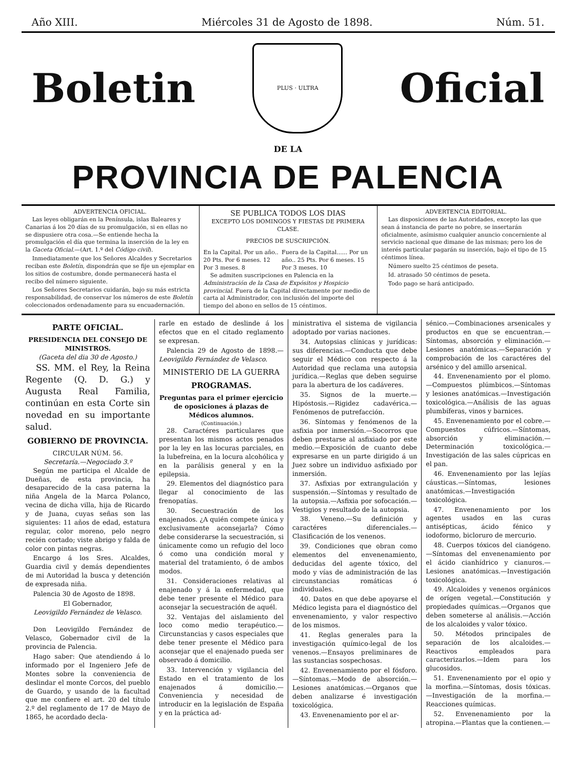Año XIII. Miércoles 31 de Agosto de 1898. Núm. 51.
Boletin
PLUS · ULTRA
Oficial
DE LA
PROVINCIA DE PALENCIA
ADVERTENCIA OFICIAL.
Las leyes obligarán en la Península, islas Baleares y Canarias á los 20 días de su promulgación, si en ellas no se dispusiere otra cosa.—Se entiende hecha la promulgación el día que termina la inserción de la ley en la Gaceta Oficial.—(Art. 1.º del Código civil).
Inmediatamente que los Señores Alcaldes y Secretarios reciban este Boletín, dispondrán que se fije un ejemplar en los sitios de costumbre, donde permanecerá hasta el recibo del número siguiente.
Los Señores Secretarios cuidarán, bajo su más estricta responsabilidad, de conservar los números de este Boletín coleccionados ordenadamente para su encuadernación.
SE PUBLICA TODOS LOS DIAS
EXCEPTO LOS DOMINGOS Y FIESTAS DE PRIMERA CLASE.
PRECIOS DE SUSCRIPCIÓN.
En la Capital. Por un año.. 20 Pts. Por 6 meses. 12 Por 3 meses. 8 Fuera de la Capital...... Por un año.. 25 Pts. Por 6 meses. 15 Por 3 meses. 10
Se admiten suscripciones en Palencia en la Administración de la Casa de Expósitos y Hospicio provincial. Fuera de la Capital directamente por medio de carta al Administrador, con inclusión del importe del tiempo del abono en sellos de 15 céntimos.
ADVERTENCIA EDITORIAL.
Las disposiciones de las Autoridades, excepto las que sean á instancia de parte no pobre, se insertarán oficialmente, asímismo cualquier anuncio concerniente al servicio nacional que dimane de las mismas; pero los de interés particular pagarán su inserción, bajo el tipo de 15 céntimos línea.
Número suelto 25 céntimos de peseta.
Id. atrasado 50 céntimos de peseta.
Todo pago se hará anticipado.
PARTE OFICIAL.
PRESIDENCIA DEL CONSEJO DE MINISTROS.
(Gaceta del dia 30 de Agosto.)
SS. MM. el Rey, la Reina Regente (Q. D. G.) y Augusta Real Familia, continúan en esta Corte sin novedad en su importante salud.
GOBIERNO DE PROVINCIA.
CIRCULAR NÚM. 56.
Secretaría.—Negociado 3.º
Según me participa el Alcalde de Dueñas, de esta provincia, ha desaparecido de la casa paterna la niña Angela de la Marca Polanco, vecina de dicha villa, hija de Ricardo y de Juana, cuyas señas son las siguientes: 11 años de edad, estatura regular, color moreno, pelo negro recién cortado; viste abrigo y falda de color con pintas negras.
Encargo á los Sres. Alcaldes, Guardia civil y demás dependientes de mi Autoridad la busca y detención de expresada niña.
Palencia 30 de Agosto de 1898.
El Gobernador,
Leovigildo Fernández de Velasco.
Don Leovigildo Fernández de Velasco, Gobernador civil de la provincia de Palencia.
Hago saber: Que atendiendo á lo informado por el Ingeniero Jefe de Montes sobre la conveniencia de deslindar el monte Corcos, del pueblo de Guardo, y usando de la facultad que me confiere el art. 20 del título 2.º del reglamento de 17 de Mayo de 1865, he acordado decla-
rarle en estado de deslinde á los efectos que en el citado reglamento se expresan.
Palencia 29 de Agosto de 1898.—Leovigildo Fernández de Velasco.
MINISTERIO DE LA GUERRA
PROGRAMAS.
Preguntas para el primer ejercicio de oposiciones á plazas de Médicos alumnos.
(Continuación.)
28. Caractéres particulares que presentan los mismos actos penados por la ley en las locuras parciales, en la lubefreina, en la locura alcohólica y en la parálisis general y en la epilepsia.
29. Elementos del diagnóstico para llegar al conocimiento de las frenopatías.
30. Secuestración de los enajenados. ¿A quién compete única y exclusivamente aconsejarla? Cómo debe considerarse la secuestración, si únicamente como un refugio del loco ó como una condición moral y material del tratamiento, ó de ambos modos.
31. Consideraciones relativas al enajenado y á la enfermedad, que debe tener presente el Médico para aconsejar la secuestración de aquél.
32. Ventajas del aislamiento del loco como medio terapéutico.—Circunstancias y casos especiales que debe tener presente el Médico para aconsejar que el enajenado pueda ser observado á domicilio.
33. Intervención y vigilancia del Estado en el tratamiento de los enajenados á domicilio.—Conveniencia y necesidad de introducir en la legislación de España y en la práctica ad-
ministrativa el sistema de vigilancia adoptado por varias naciones.
34. Autopsias clínicas y jurídicas: sus diferencias.—Conducta que debe seguir el Médico con respecto á la Autoridad que reclama una autopsia jurídica.—Reglas que deben seguirse para la abertura de los cadáveres.
35. Signos de la muerte.—Hipóstosis.—Rigidez cadavérica.—Fenómenos de putrefacción.
36. Síntomas y fenómenos de la asfixia por inmersión.—Socorros que deben prestarse al asfixiado por este medio.—Exposición de cuanto debe expresarse en un parte dirigido á un Juez sobre un individuo asfixiado por inmersión.
37. Asfixias por extrangulación y suspensión.—Síntomas y resultado de la autopsia.—Asfixia por sofocación.—Vestigios y resultado de la autopsia.
38. Veneno.—Su definición y caractéres diferenciales.—Clasificación de los venenos.
39. Condiciones que obran como elementos del envenenamiento, deducidas del agente tóxico, del modo y vías de administración de las circunstancias romáticas ó individuales.
40. Datos en que debe apoyarse el Médico legista para el diagnóstico del envenenamiento, y valor respectivo de los mismos.
41. Reglas generales para la investigación químico-legal de los venenos.—Ensayos preliminares de las sustancias sospechosas.
42. Envenenamiento por el fósforo.—Síntomas.—Modo de absorción.—Lesiones anatómicas.—Organos que deben analizarse é investigación toxicológica.
43. Envenenamiento por el ar-
sénico.—Combinaciones arsenicales y productos en que se encuentran.—Síntomas, absorción y eliminación.—Lesiones anatómicas.—Separación y comprobación de los caractéres del arsénico y del amillo arsenical.
44. Envenenamiento por el plomo.—Compuestos plúmbicos.—Síntomas y lesiones anatómicas.—Investigación toxicológica.—Análisis de las aguas plumbíferas, vinos y barnices.
45. Envenenamiento por el cobre.—Compuestos cúfricos.—Síntomas, absorción y eliminación.—Determinación toxicológica.—Investigación de las sales cúpricas en el pan.
46. Envenenamiento por las lejías cáusticas.—Síntomas, lesiones anatómicas.—Investigación toxicológica.
47. Envenenamiento por los agentes usados en las curas antisépticas, ácido fénico y iodoformo, bicloruro de mercurio.
48. Cuerpos tóxicos del cianógeno.—Síntomas del envenenamiento por el ácido cianhídrico y cianuros.—Lesiones anatómicas.—Investigación toxicológica.
49. Alcaloides y venenos orgánicos de orígen vegetal.—Constitución y propiedades químicas.—Organos que deben someterse al análisis.—Acción de los alcaloides y valor tóxico.
50. Métodos principales de separación de los alcaloides.—Reactivos empleados para caracterizarlos.—Idem para los glucosidos.
51. Envenenamiento por el opio y la morfina.—Síntomas, dosis tóxicas.—Investigación de la morfina.—Reacciones químicas.
52. Envenenamiento por la atropina.—Plantas que la contienen.—